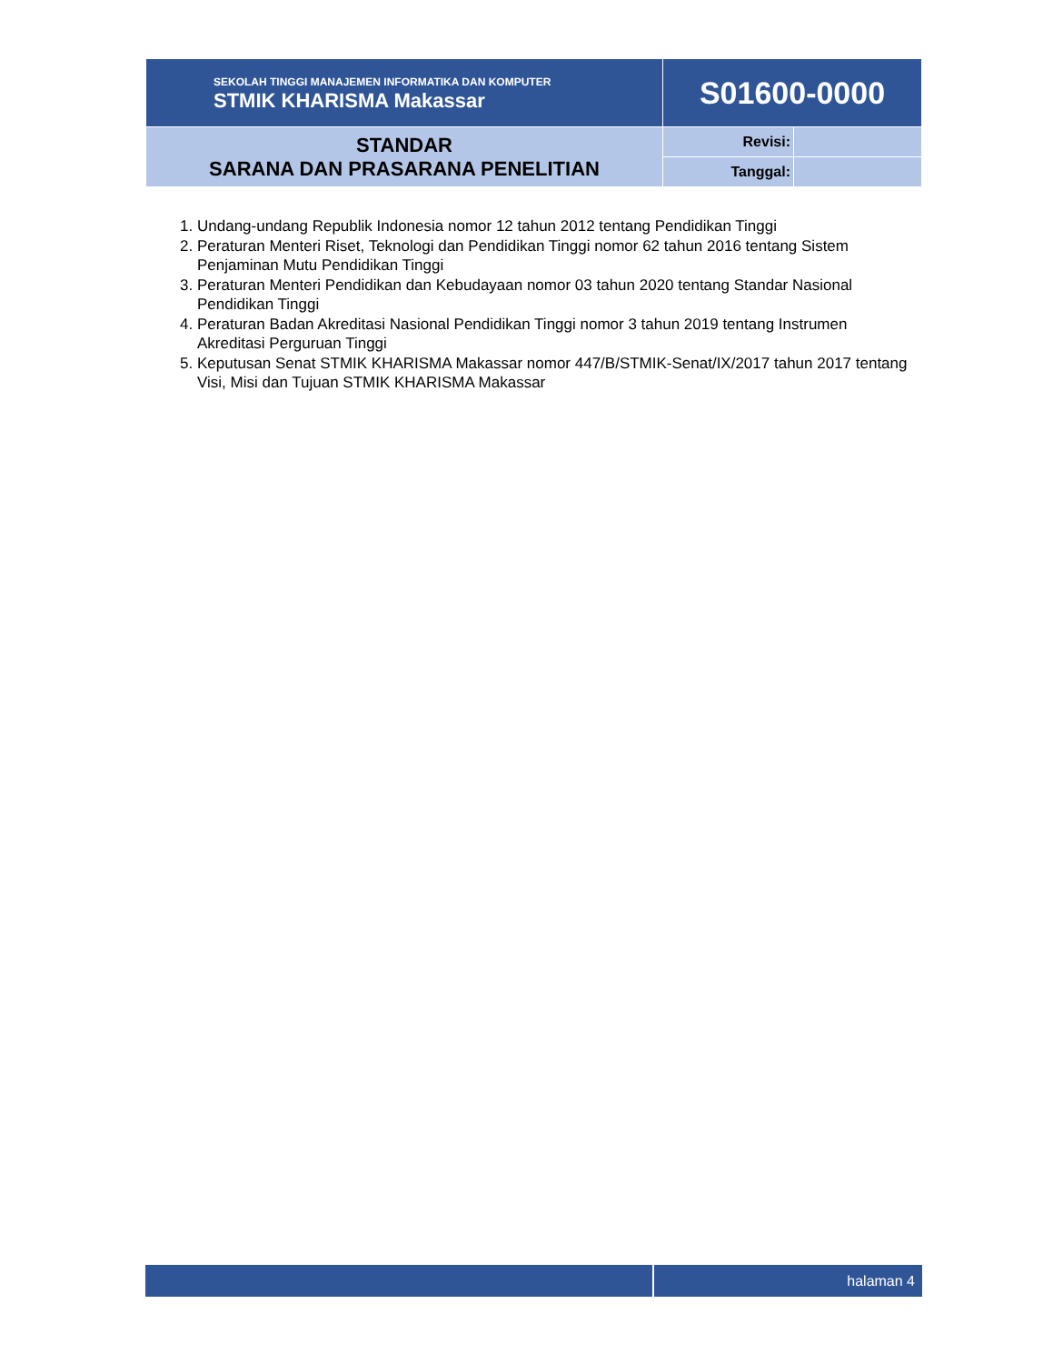| SEKOLAH TINGGI MANAJEMEN INFORMATIKA DAN KOMPUTER STMIK KHARISMA Makassar | S01600-0000 | |
| STANDAR SARANA DAN PRASARANA PENELITIAN | Revisi: | |
| | Tanggal: | |
1. Undang-undang Republik Indonesia nomor 12 tahun 2012 tentang Pendidikan Tinggi
2. Peraturan Menteri Riset, Teknologi dan Pendidikan Tinggi nomor 62 tahun 2016 tentang Sistem Penjaminan Mutu Pendidikan Tinggi
3. Peraturan Menteri Pendidikan dan Kebudayaan nomor 03 tahun 2020 tentang Standar Nasional Pendidikan Tinggi
4. Peraturan Badan Akreditasi Nasional Pendidikan Tinggi nomor 3 tahun 2019 tentang Instrumen Akreditasi Perguruan Tinggi
5. Keputusan Senat STMIK KHARISMA Makassar nomor 447/B/STMIK-Senat/IX/2017 tahun 2017 tentang Visi, Misi dan Tujuan STMIK KHARISMA Makassar
halaman 4